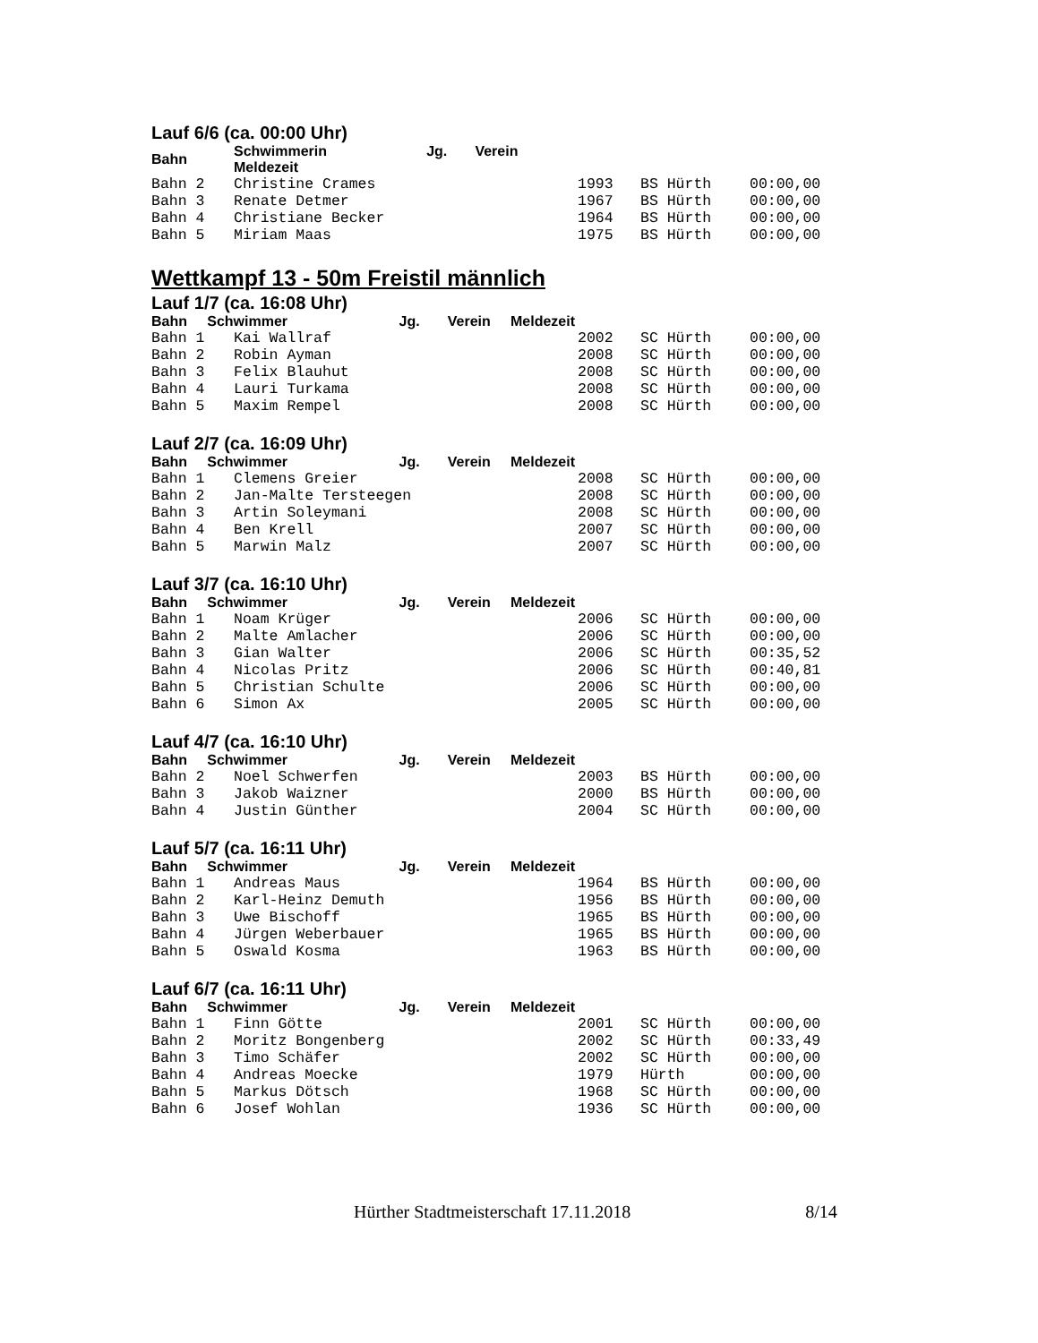Lauf 6/6 (ca. 00:00 Uhr)
| Bahn | Schwimmerin Jg. Verein Meldezeit | | | |
| --- | --- | --- | --- | --- |
| Bahn 2 | Christine Crames | 1993 | BS Hürth | 00:00,00 |
| Bahn 3 | Renate Detmer | 1967 | BS Hürth | 00:00,00 |
| Bahn 4 | Christiane Becker | 1964 | BS Hürth | 00:00,00 |
| Bahn 5 | Miriam Maas | 1975 | BS Hürth | 00:00,00 |
Wettkampf 13 - 50m Freistil männlich
Lauf 1/7 (ca. 16:08 Uhr)
| Bahn Schwimmer Jg. Verein Meldezeit | | | | |
| --- | --- | --- | --- | --- |
| Bahn 1 | Kai Wallraf | 2002 | SC Hürth | 00:00,00 |
| Bahn 2 | Robin Ayman | 2008 | SC Hürth | 00:00,00 |
| Bahn 3 | Felix Blauhut | 2008 | SC Hürth | 00:00,00 |
| Bahn 4 | Lauri Turkama | 2008 | SC Hürth | 00:00,00 |
| Bahn 5 | Maxim Rempel | 2008 | SC Hürth | 00:00,00 |
Lauf 2/7 (ca. 16:09 Uhr)
| Bahn Schwimmer Jg. Verein Meldezeit | | | | |
| --- | --- | --- | --- | --- |
| Bahn 1 | Clemens Greier | 2008 | SC Hürth | 00:00,00 |
| Bahn 2 | Jan-Malte Tersteegen | 2008 | SC Hürth | 00:00,00 |
| Bahn 3 | Artin Soleymani | 2008 | SC Hürth | 00:00,00 |
| Bahn 4 | Ben Krell | 2007 | SC Hürth | 00:00,00 |
| Bahn 5 | Marwin Malz | 2007 | SC Hürth | 00:00,00 |
Lauf 3/7 (ca. 16:10 Uhr)
| Bahn Schwimmer Jg. Verein Meldezeit | | | | |
| --- | --- | --- | --- | --- |
| Bahn 1 | Noam Krüger | 2006 | SC Hürth | 00:00,00 |
| Bahn 2 | Malte Amlacher | 2006 | SC Hürth | 00:00,00 |
| Bahn 3 | Gian Walter | 2006 | SC Hürth | 00:35,52 |
| Bahn 4 | Nicolas Pritz | 2006 | SC Hürth | 00:40,81 |
| Bahn 5 | Christian Schulte | 2006 | SC Hürth | 00:00,00 |
| Bahn 6 | Simon Ax | 2005 | SC Hürth | 00:00,00 |
Lauf 4/7 (ca. 16:10 Uhr)
| Bahn Schwimmer Jg. Verein Meldezeit | | | | |
| --- | --- | --- | --- | --- |
| Bahn 2 | Noel Schwerfen | 2003 | BS Hürth | 00:00,00 |
| Bahn 3 | Jakob Waizner | 2000 | BS Hürth | 00:00,00 |
| Bahn 4 | Justin Günther | 2004 | SC Hürth | 00:00,00 |
Lauf 5/7 (ca. 16:11 Uhr)
| Bahn Schwimmer Jg. Verein Meldezeit | | | | |
| --- | --- | --- | --- | --- |
| Bahn 1 | Andreas Maus | 1964 | BS Hürth | 00:00,00 |
| Bahn 2 | Karl-Heinz Demuth | 1956 | BS Hürth | 00:00,00 |
| Bahn 3 | Uwe Bischoff | 1965 | BS Hürth | 00:00,00 |
| Bahn 4 | Jürgen Weberbauer | 1965 | BS Hürth | 00:00,00 |
| Bahn 5 | Oswald Kosma | 1963 | BS Hürth | 00:00,00 |
Lauf 6/7 (ca. 16:11 Uhr)
| Bahn Schwimmer Jg. Verein Meldezeit | | | | |
| --- | --- | --- | --- | --- |
| Bahn 1 | Finn Götte | 2001 | SC Hürth | 00:00,00 |
| Bahn 2 | Moritz Bongenberg | 2002 | SC Hürth | 00:33,49 |
| Bahn 3 | Timo Schäfer | 2002 | SC Hürth | 00:00,00 |
| Bahn 4 | Andreas Moecke | 1979 | Hürth | 00:00,00 |
| Bahn 5 | Markus Dötsch | 1968 | SC Hürth | 00:00,00 |
| Bahn 6 | Josef Wohlan | 1936 | SC Hürth | 00:00,00 |
Hürther Stadtmeisterschaft 17.11.2018 8/14